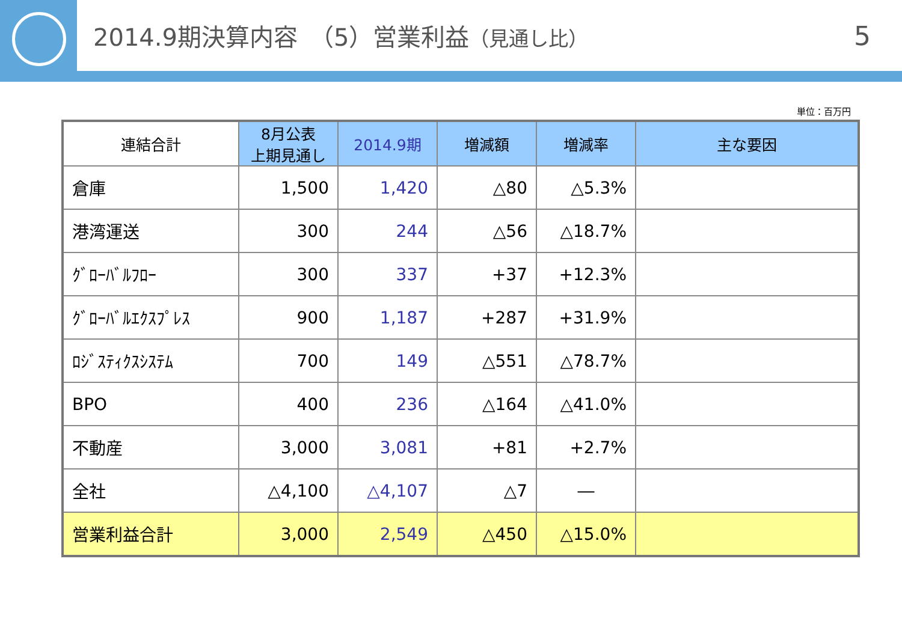2014.9期決算内容　（5）営業利益（見通し比） 5
単位：百万円
| 連結合計 | 8月公表 上期見通し | 2014.9期 | 増減額 | 増減率 | 主な要因 |
| --- | --- | --- | --- | --- | --- |
| 倉庫 | 1,500 | 1,420 | △80 | △5.3% | |
| 港湾運送 | 300 | 244 | △56 | △18.7% | |
| ｸﾞﾛｰﾊﾞﾙﾌﾛｰ | 300 | 337 | +37 | +12.3% | |
| ｸﾞﾛｰﾊﾞﾙｴｸｽﾌﾟﾚｽ | 900 | 1,187 | +287 | +31.9% | |
| ﾛｼﾞｽﾃｨｸｽｼｽﾃﾑ | 700 | 149 | △551 | △78.7% | |
| BPO | 400 | 236 | △164 | △41.0% | |
| 不動産 | 3,000 | 3,081 | +81 | +2.7% | |
| 全社 | △4,100 | △4,107 | △7 | ― | |
| 営業利益合計 | 3,000 | 2,549 | △450 | △15.0% | |